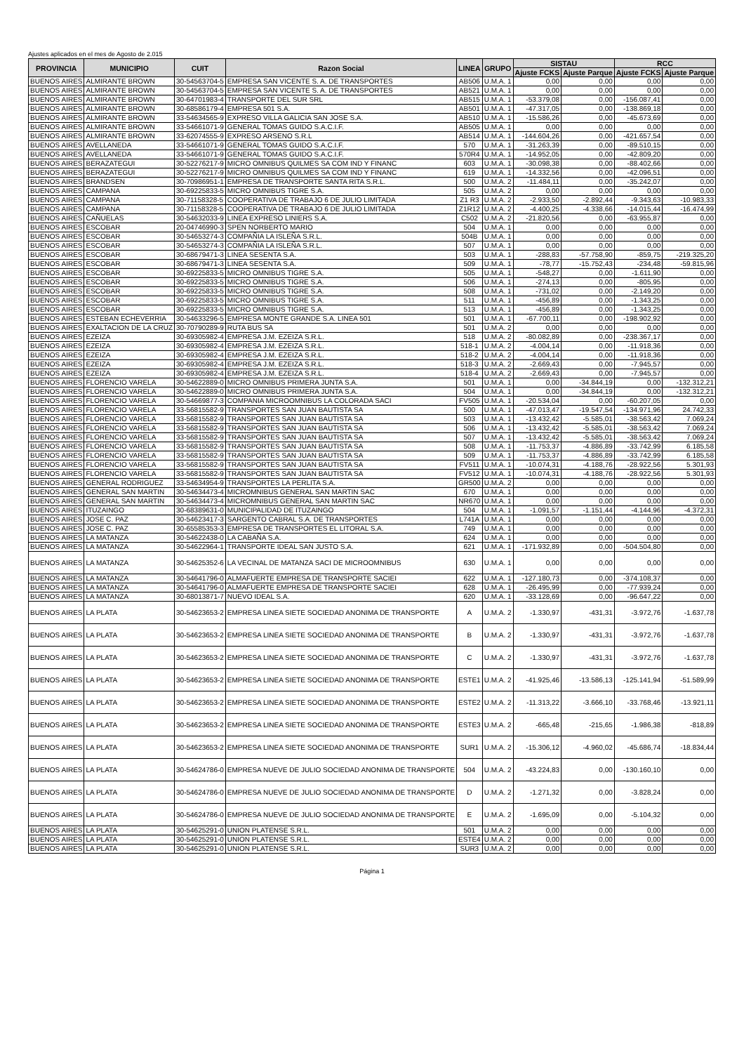Ajustes aplicados en el mes de Agosto de 2.015
| PROVINCIA | MUNICIPIO | CUIT | Razon Social | LINEA | GRUPO | SISTAU | | RCC | |
| --- | --- | --- | --- | --- | --- | --- | --- | --- | --- |
| | | | | | | Ajuste FCKS | Ajuste Parque | Ajuste FCKS | Ajuste Parque |
| BUENOS AIRES | ALMIRANTE BROWN | 30-54563704-5 | EMPRESA SAN VICENTE S. A. DE TRANSPORTES | AB506 | U.M.A. 1 | 0,00 | 0,00 | 0,00 | 0,00 |
| BUENOS AIRES | ALMIRANTE BROWN | 30-54563704-5 | EMPRESA SAN VICENTE S. A. DE TRANSPORTES | AB521 | U.M.A. 1 | 0,00 | 0,00 | 0,00 | 0,00 |
| BUENOS AIRES | ALMIRANTE BROWN | 30-64701983-4 | TRANSPORTE DEL SUR SRL | AB515 | U.M.A. 1 | -53.379,08 | 0,00 | -156.087,41 | 0,00 |
| BUENOS AIRES | ALMIRANTE BROWN | 30-68586179-4 | EMPRESA 501 S.A. | AB501 | U.M.A. 1 | -47.317,05 | 0,00 | -138.869,18 | 0,00 |
| BUENOS AIRES | ALMIRANTE BROWN | 33-54634565-9 | EXPRESO VILLA GALICIA SAN JOSE S.A. | AB510 | U.M.A. 1 | -15.586,26 | 0,00 | -45.673,69 | 0,00 |
| BUENOS AIRES | ALMIRANTE BROWN | 33-54661071-9 | GENERAL TOMAS GUIDO S.A.C.I.F. | AB505 | U.M.A. 1 | 0,00 | 0,00 | 0,00 | 0,00 |
| BUENOS AIRES | ALMIRANTE BROWN | 33-62074555-9 | EXPRESO ARSENO S.R.L | AB514 | U.M.A. 1 | -144.604,26 | 0,00 | -421.657,54 | 0,00 |
| BUENOS AIRES | AVELLANEDA | 33-54661071-9 | GENERAL TOMAS GUIDO S.A.C.I.F. | 570 | U.M.A. 1 | -31.263,39 | 0,00 | -89.510,15 | 0,00 |
| BUENOS AIRES | AVELLANEDA | 33-54661071-9 | GENERAL TOMAS GUIDO S.A.C.I.F. | 570R4 | U.M.A. 1 | -14.952,05 | 0,00 | -42.809,20 | 0,00 |
| BUENOS AIRES | BERAZATEGUI | 30-52276217-9 | MICRO OMNIBUS QUILMES SA COM IND Y FINANC | 603 | U.M.A. 1 | -30.098,38 | 0,00 | -88.402,66 | 0,00 |
| BUENOS AIRES | BERAZATEGUI | 30-52276217-9 | MICRO OMNIBUS QUILMES SA COM IND Y FINANC | 619 | U.M.A. 1 | -14.332,56 | 0,00 | -42.096,51 | 0,00 |
| BUENOS AIRES | BRANDSEN | 30-70986951-1 | EMPRESA DE TRANSPORTE SANTA RITA S.R.L. | 500 | U.M.A. 2 | -11.484,11 | 0,00 | -35.242,07 | 0,00 |
| BUENOS AIRES | CAMPANA | 30-69225833-5 | MICRO OMNIBUS TIGRE S.A. | 505 | U.M.A. 2 | 0,00 | 0,00 | 0,00 | 0,00 |
| BUENOS AIRES | CAMPANA | 30-71158328-5 | COOPERATIVA DE TRABAJO 6 DE JULIO LIMITADA | Z1 R3 | U.M.A. 2 | -2.933,50 | -2.892,44 | -9.343,63 | -10.983,33 |
| BUENOS AIRES | CAMPANA | 30-71158328-5 | COOPERATIVA DE TRABAJO 6 DE JULIO LIMITADA | Z1R12 | U.M.A. 2 | -4.400,25 | -4.338,66 | -14.015,44 | -16.474,99 |
| BUENOS AIRES | CAÑUELAS | 30-54632033-9 | LINEA EXPRESO LINIERS S.A. | C502 | U.M.A. 2 | -21.820,56 | 0,00 | -63.955,87 | 0,00 |
| BUENOS AIRES | ESCOBAR | 20-04746990-3 | SPEN NORBERTO MARIO | 504 | U.M.A. 1 | 0,00 | 0,00 | 0,00 | 0,00 |
| BUENOS AIRES | ESCOBAR | 30-54653274-3 | COMPAÑIA LA ISLEÑA S.R.L. | 504B | U.M.A. 1 | 0,00 | 0,00 | 0,00 | 0,00 |
| BUENOS AIRES | ESCOBAR | 30-54653274-3 | COMPAÑIA LA ISLEÑA S.R.L. | 507 | U.M.A. 1 | 0,00 | 0,00 | 0,00 | 0,00 |
| BUENOS AIRES | ESCOBAR | 30-68679471-3 | LINEA SESENTA S.A. | 503 | U.M.A. 1 | -288,83 | -57.758,90 | -859,75 | -219.325,20 |
| BUENOS AIRES | ESCOBAR | 30-68679471-3 | LINEA SESENTA S.A. | 509 | U.M.A. 1 | -78,77 | -15.752,43 | -234,48 | -59.815,96 |
| BUENOS AIRES | ESCOBAR | 30-69225833-5 | MICRO OMNIBUS TIGRE S.A. | 505 | U.M.A. 1 | -548,27 | 0,00 | -1.611,90 | 0,00 |
| BUENOS AIRES | ESCOBAR | 30-69225833-5 | MICRO OMNIBUS TIGRE S.A. | 506 | U.M.A. 1 | -274,13 | 0,00 | -805,95 | 0,00 |
| BUENOS AIRES | ESCOBAR | 30-69225833-5 | MICRO OMNIBUS TIGRE S.A. | 508 | U.M.A. 1 | -731,02 | 0,00 | -2.149,20 | 0,00 |
| BUENOS AIRES | ESCOBAR | 30-69225833-5 | MICRO OMNIBUS TIGRE S.A. | 511 | U.M.A. 1 | -456,89 | 0,00 | -1.343,25 | 0,00 |
| BUENOS AIRES | ESCOBAR | 30-69225833-5 | MICRO OMNIBUS TIGRE S.A. | 513 | U.M.A. 1 | -456,89 | 0,00 | -1.343,25 | 0,00 |
| BUENOS AIRES | ESTEBAN ECHEVERRIA | 30-54633296-5 | EMPRESA MONTE GRANDE S.A. LINEA 501 | 501 | U.M.A. 1 | -67.700,11 | 0,00 | -198.902,92 | 0,00 |
| BUENOS AIRES | EXALTACION DE LA CRUZ | 30-70790289-9 | RUTA BUS SA | 501 | U.M.A. 2 | 0,00 | 0,00 | 0,00 | 0,00 |
| BUENOS AIRES | EZEIZA | 30-69305982-4 | EMPRESA J.M. EZEIZA S.R.L. | 518 | U.M.A. 2 | -80.082,89 | 0,00 | -238.367,17 | 0,00 |
| BUENOS AIRES | EZEIZA | 30-69305982-4 | EMPRESA J.M. EZEIZA S.R.L. | 518-1 | U.M.A. 2 | -4.004,14 | 0,00 | -11.918,36 | 0,00 |
| BUENOS AIRES | EZEIZA | 30-69305982-4 | EMPRESA J.M. EZEIZA S.R.L. | 518-2 | U.M.A. 2 | -4.004,14 | 0,00 | -11.918,36 | 0,00 |
| BUENOS AIRES | EZEIZA | 30-69305982-4 | EMPRESA J.M. EZEIZA S.R.L. | 518-3 | U.M.A. 2 | -2.669,43 | 0,00 | -7.945,57 | 0,00 |
| BUENOS AIRES | EZEIZA | 30-69305982-4 | EMPRESA J.M. EZEIZA S.R.L. | 518-4 | U.M.A. 2 | -2.669,43 | 0,00 | -7.945,57 | 0,00 |
| BUENOS AIRES | FLORENCIO VARELA | 30-54622889-0 | MICRO OMNIBUS PRIMERA JUNTA S.A. | 501 | U.M.A. 1 | 0,00 | -34.844,19 | 0,00 | -132.312,21 |
| BUENOS AIRES | FLORENCIO VARELA | 30-54622889-0 | MICRO OMNIBUS PRIMERA JUNTA S.A. | 504 | U.M.A. 1 | 0,00 | -34.844,19 | 0,00 | -132.312,21 |
| BUENOS AIRES | FLORENCIO VARELA | 30-54669877-3 | COMPANIA MICROOMNIBUS LA COLORADA SACI | FV505 | U.M.A. 1 | -20.534,04 | 0,00 | -60.207,05 | 0,00 |
| BUENOS AIRES | FLORENCIO VARELA | 33-56815582-9 | TRANSPORTES SAN JUAN BAUTISTA SA | 500 | U.M.A. 1 | -47.013,47 | -19.547,54 | -134.971,96 | 24.742,33 |
| BUENOS AIRES | FLORENCIO VARELA | 33-56815582-9 | TRANSPORTES SAN JUAN BAUTISTA SA | 503 | U.M.A. 1 | -13.432,42 | -5.585,01 | -38.563,42 | 7.069,24 |
| BUENOS AIRES | FLORENCIO VARELA | 33-56815582-9 | TRANSPORTES SAN JUAN BAUTISTA SA | 506 | U.M.A. 1 | -13.432,42 | -5.585,01 | -38.563,42 | 7.069,24 |
| BUENOS AIRES | FLORENCIO VARELA | 33-56815582-9 | TRANSPORTES SAN JUAN BAUTISTA SA | 507 | U.M.A. 1 | -13.432,42 | -5.585,01 | -38.563,42 | 7.069,24 |
| BUENOS AIRES | FLORENCIO VARELA | 33-56815582-9 | TRANSPORTES SAN JUAN BAUTISTA SA | 508 | U.M.A. 1 | -11.753,37 | -4.886,89 | -33.742,99 | 6.185,58 |
| BUENOS AIRES | FLORENCIO VARELA | 33-56815582-9 | TRANSPORTES SAN JUAN BAUTISTA SA | 509 | U.M.A. 1 | -11.753,37 | -4.886,89 | -33.742,99 | 6.185,58 |
| BUENOS AIRES | FLORENCIO VARELA | 33-56815582-9 | TRANSPORTES SAN JUAN BAUTISTA SA | FV511 | U.M.A. 1 | -10.074,31 | -4.188,76 | -28.922,56 | 5.301,93 |
| BUENOS AIRES | FLORENCIO VARELA | 33-56815582-9 | TRANSPORTES SAN JUAN BAUTISTA SA | FV512 | U.M.A. 1 | -10.074,31 | -4.188,76 | -28.922,56 | 5.301,93 |
| BUENOS AIRES | GENERAL RODRIGUEZ | 33-54634954-9 | TRANSPORTES LA PERLITA S.A. | GR500 | U.M.A. 2 | 0,00 | 0,00 | 0,00 | 0,00 |
| BUENOS AIRES | GENERAL SAN MARTIN | 30-54634473-4 | MICROMNIBUS GENERAL SAN MARTIN SAC | 670 | U.M.A. 1 | 0,00 | 0,00 | 0,00 | 0,00 |
| BUENOS AIRES | GENERAL SAN MARTIN | 30-54634473-4 | MICROMNIBUS GENERAL SAN MARTIN SAC | NR670 | U.M.A. 1 | 0,00 | 0,00 | 0,00 | 0,00 |
| BUENOS AIRES | ITUZAINGO | 30-68389631-0 | MUNICIPALIDAD DE ITUZAINGO | 504 | U.M.A. 1 | -1.091,57 | -1.151,44 | -4.144,96 | -4.372,31 |
| BUENOS AIRES | JOSE C. PAZ | 30-54623417-3 | SARGENTO CABRAL S.A. DE TRANSPORTES | L741A | U.M.A. 1 | 0,00 | 0,00 | 0,00 | 0,00 |
| BUENOS AIRES | JOSE C. PAZ | 30-65585353-3 | EMPRESA DE TRANSPORTES EL LITORAL S.A. | 749 | U.M.A. 1 | 0,00 | 0,00 | 0,00 | 0,00 |
| BUENOS AIRES | LA MATANZA | 30-54622438-0 | LA CABAÑA S.A. | 624 | U.M.A. 1 | 0,00 | 0,00 | 0,00 | 0,00 |
| BUENOS AIRES | LA MATANZA | 30-54622964-1 | TRANSPORTE IDEAL SAN JUSTO S.A. | 621 | U.M.A. 1 | -171.932,89 | 0,00 | -504.504,80 | 0,00 |
| BUENOS AIRES | LA MATANZA | 30-54625352-6 | LA VECINAL DE MATANZA SACI DE MICROOMNIBUS | 630 | U.M.A. 1 | 0,00 | 0,00 | 0,00 | 0,00 |
| BUENOS AIRES | LA MATANZA | 30-54641796-0 | ALMAFUERTE EMPRESA DE TRANSPORTE SACIEI | 622 | U.M.A. 1 | -127.180,73 | 0,00 | -374.108,37 | 0,00 |
| BUENOS AIRES | LA MATANZA | 30-54641796-0 | ALMAFUERTE EMPRESA DE TRANSPORTE SACIEI | 628 | U.M.A. 1 | -26.495,99 | 0,00 | -77.939,24 | 0,00 |
| BUENOS AIRES | LA MATANZA | 30-68013871-7 | NUEVO IDEAL S.A. | 620 | U.M.A. 1 | -33.128,69 | 0,00 | -96.647,22 | 0,00 |
| BUENOS AIRES | LA PLATA | 30-54623653-2 | EMPRESA LINEA SIETE SOCIEDAD ANONIMA DE TRANSPORTE | A | U.M.A. 2 | -1.330,97 | -431,31 | -3.972,76 | -1.637,78 |
| BUENOS AIRES | LA PLATA | 30-54623653-2 | EMPRESA LINEA SIETE SOCIEDAD ANONIMA DE TRANSPORTE | B | U.M.A. 2 | -1.330,97 | -431,31 | -3.972,76 | -1.637,78 |
| BUENOS AIRES | LA PLATA | 30-54623653-2 | EMPRESA LINEA SIETE SOCIEDAD ANONIMA DE TRANSPORTE | C | U.M.A. 2 | -1.330,97 | -431,31 | -3.972,76 | -1.637,78 |
| BUENOS AIRES | LA PLATA | 30-54623653-2 | EMPRESA LINEA SIETE SOCIEDAD ANONIMA DE TRANSPORTE | ESTE1 | U.M.A. 2 | -41.925,46 | -13.586,13 | -125.141,94 | -51.589,99 |
| BUENOS AIRES | LA PLATA | 30-54623653-2 | EMPRESA LINEA SIETE SOCIEDAD ANONIMA DE TRANSPORTE | ESTE2 | U.M.A. 2 | -11.313,22 | -3.666,10 | -33.768,46 | -13.921,11 |
| BUENOS AIRES | LA PLATA | 30-54623653-2 | EMPRESA LINEA SIETE SOCIEDAD ANONIMA DE TRANSPORTE | ESTE3 | U.M.A. 2 | -665,48 | -215,65 | -1.986,38 | -818,89 |
| BUENOS AIRES | LA PLATA | 30-54623653-2 | EMPRESA LINEA SIETE SOCIEDAD ANONIMA DE TRANSPORTE | SUR1 | U.M.A. 2 | -15.306,12 | -4.960,02 | -45.686,74 | -18.834,44 |
| BUENOS AIRES | LA PLATA | 30-54624786-0 | EMPRESA NUEVE DE JULIO SOCIEDAD ANONIMA DE TRANSPORTE | 504 | U.M.A. 2 | -43.224,83 | 0,00 | -130.160,10 | 0,00 |
| BUENOS AIRES | LA PLATA | 30-54624786-0 | EMPRESA NUEVE DE JULIO SOCIEDAD ANONIMA DE TRANSPORTE | D | U.M.A. 2 | -1.271,32 | 0,00 | -3.828,24 | 0,00 |
| BUENOS AIRES | LA PLATA | 30-54624786-0 | EMPRESA NUEVE DE JULIO SOCIEDAD ANONIMA DE TRANSPORTE | E | U.M.A. 2 | -1.695,09 | 0,00 | -5.104,32 | 0,00 |
| BUENOS AIRES | LA PLATA | 30-54625291-0 | UNION PLATENSE S.R.L. | 501 | U.M.A. 2 | 0,00 | 0,00 | 0,00 | 0,00 |
| BUENOS AIRES | LA PLATA | 30-54625291-0 | UNION PLATENSE S.R.L. | ESTE4 | U.M.A. 2 | 0,00 | 0,00 | 0,00 | 0,00 |
| BUENOS AIRES | LA PLATA | 30-54625291-0 | UNION PLATENSE S.R.L. | SUR3 | U.M.A. 2 | 0,00 | 0,00 | 0,00 | 0,00 |
Página 1